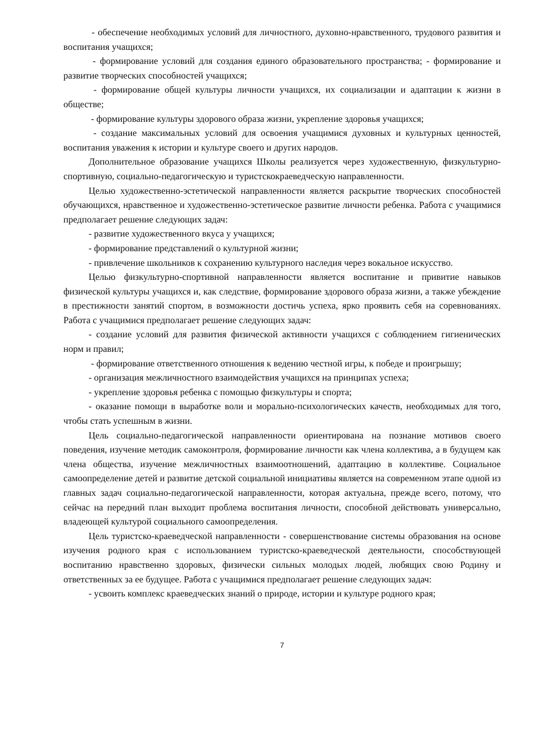- обеспечение необходимых условий для личностного, духовно-нравственного, трудового развития и воспитания учащихся;
- формирование условий для создания единого образовательного пространства; - формирование и развитие творческих способностей учащихся;
- формирование общей культуры личности учащихся, их социализации и адаптации к жизни в обществе;
- формирование культуры здорового образа жизни, укрепление здоровья учащихся;
- создание максимальных условий для освоения учащимися духовных и культурных ценностей, воспитания уважения к истории и культуре своего и других народов.
Дополнительное образование учащихся Школы реализуется через художественную, физкультурно-спортивную, социально-педагогическую и туристскокраеведческую направленности.
Целью художественно-эстетической направленности является раскрытие творческих способностей обучающихся, нравственное и художественно-эстетическое развитие личности ребенка. Работа с учащимися предполагает решение следующих задач:
- развитие художественного вкуса у учащихся;
- формирование представлений о культурной жизни;
- привлечение школьников к сохранению культурного наследия через вокальное искусство.
Целью физкультурно-спортивной направленности является воспитание и привитие навыков физической культуры учащихся и, как следствие, формирование здорового образа жизни, а также убеждение в престижности занятий спортом, в возможности достичь успеха, ярко проявить себя на соревнованиях. Работа с учащимися предполагает решение следующих задач:
- создание условий для развития физической активности учащихся с соблюдением гигиенических норм и правил;
- формирование ответственного отношения к ведению честной игры, к победе и проигрышу;
- организация межличностного взаимодействия учащихся на принципах успеха;
- укрепление здоровья ребенка с помощью физкультуры и спорта;
- оказание помощи в выработке воли и морально-психологических качеств, необходимых для того, чтобы стать успешным в жизни.
Цель социально-педагогической направленности ориентирована на познание мотивов своего поведения, изучение методик самоконтроля, формирование личности как члена коллектива, а в будущем как члена общества, изучение межличностных взаимоотношений, адаптацию в коллективе. Социальное самоопределение детей и развитие детской социальной инициативы является на современном этапе одной из главных задач социально-педагогической направленности, которая актуальна, прежде всего, потому, что сейчас на передний план выходит проблема воспитания личности, способной действовать универсально, владеющей культурой социального самоопределения.
Цель туристско-краеведческой направленности - совершенствование системы образования на основе изучения родного края с использованием туристско-краеведческой деятельности, способствующей воспитанию нравственно здоровых, физически сильных молодых людей, любящих свою Родину и ответственных за ее будущее. Работа с учащимися предполагает решение следующих задач:
- усвоить комплекс краеведческих знаний о природе, истории и культуре родного края;
7